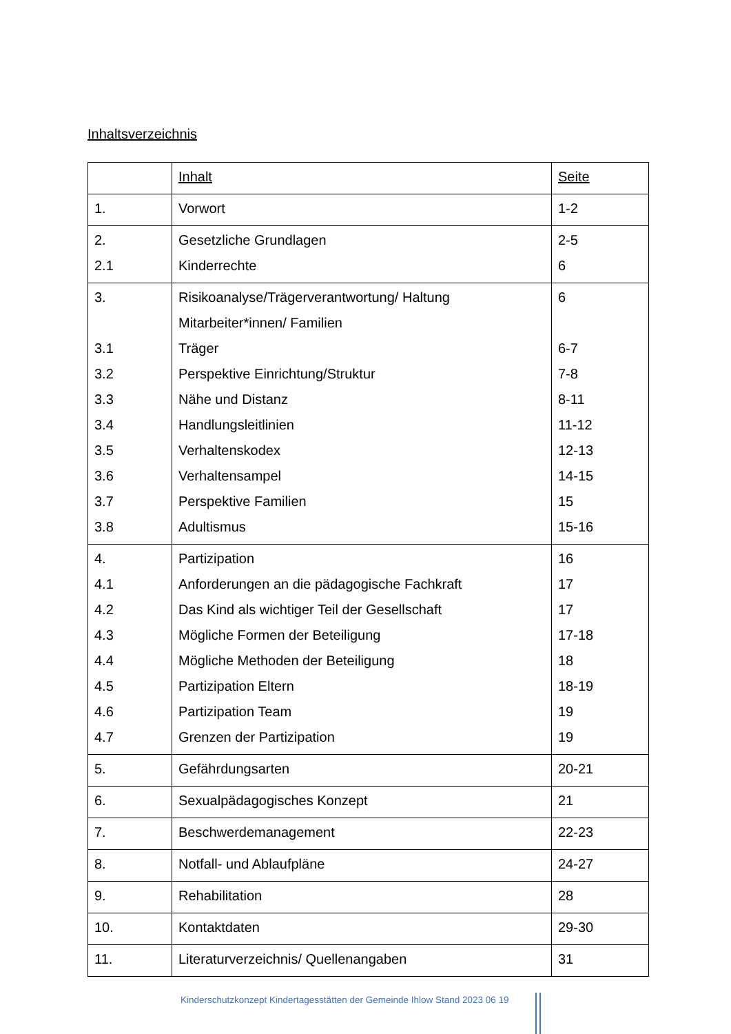Inhaltsverzeichnis
| | Inhalt | Seite |
| --- | --- | --- |
| 1. | Vorwort | 1-2 |
| 2. 2.1 | Gesetzliche Grundlagen Kinderrechte | 2-5 6 |
| 3. 3.1 3.2 3.3 3.4 3.5 3.6 3.7 3.8 | Risikoanalyse/Trägerverantwortung/ Haltung Mitarbeiter*innen/ Familien Träger Perspektive Einrichtung/Struktur Nähe und Distanz Handlungsleitlinien Verhaltenskodex Verhaltensampel Perspektive Familien Adultismus | 6 6-7 7-8 8-11 11-12 12-13 14-15 15 15-16 |
| 4. 4.1 4.2 4.3 4.4 4.5 4.6 4.7 | Partizipation Anforderungen an die pädagogische Fachkraft Das Kind als wichtiger Teil der Gesellschaft Mögliche Formen der Beteiligung Mögliche Methoden der Beteiligung Partizipation Eltern Partizipation Team Grenzen der Partizipation | 16 17 17 17-18 18 18-19 19 19 |
| 5. | Gefährdungsarten | 20-21 |
| 6. | Sexualpädagogisches Konzept | 21 |
| 7. | Beschwerdemanagement | 22-23 |
| 8. | Notfall- und Ablaufpläne | 24-27 |
| 9. | Rehabilitation | 28 |
| 10. | Kontaktdaten | 29-30 |
| 11. | Literaturverzeichnis/ Quellenangaben | 31 |
Kinderschutzkonzept Kindertagesstätten der Gemeinde Ihlow Stand 2023 06 19